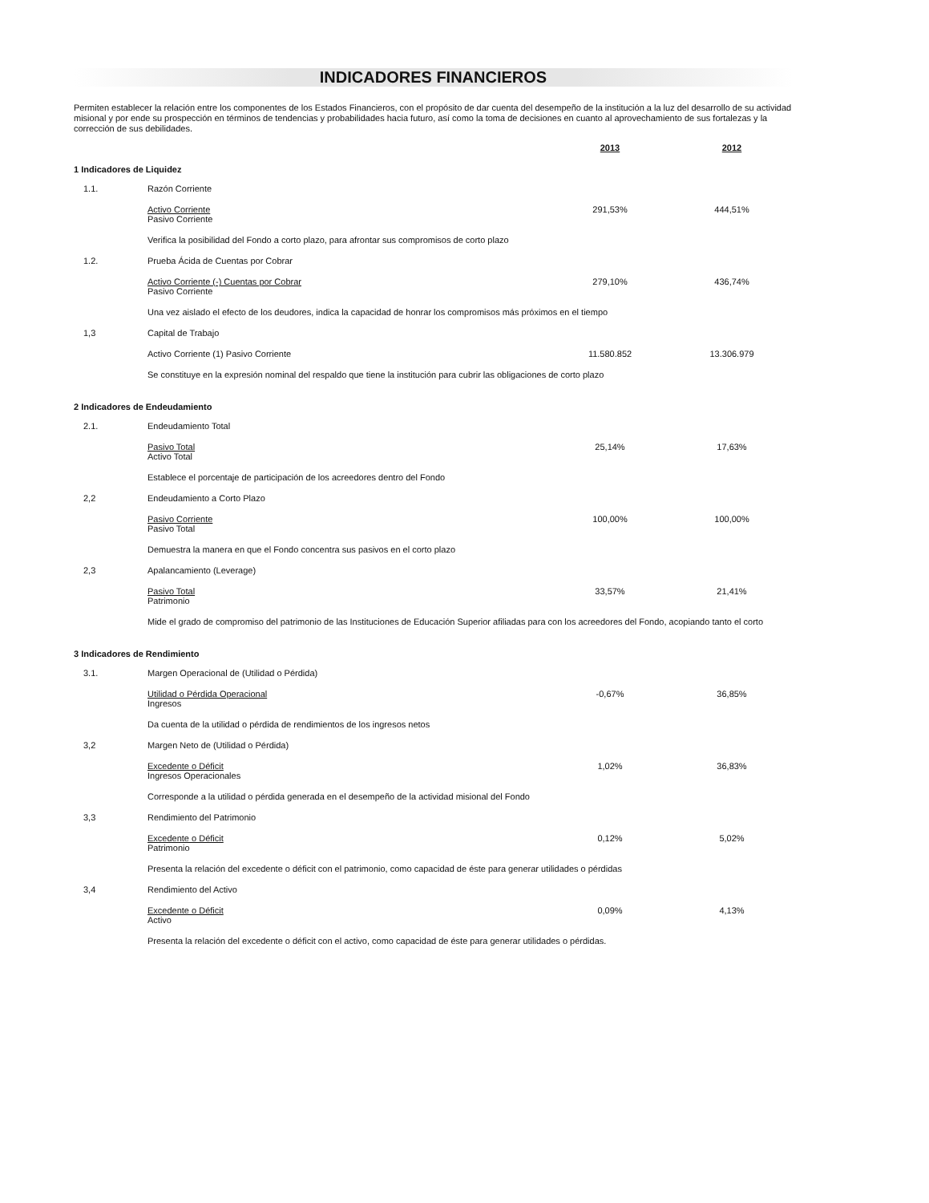INDICADORES FINANCIEROS
Permiten establecer la relación entre los componentes de los Estados Financieros, con el propósito de dar cuenta del desempeño de la institución a la luz del desarrollo de su actividad misional y por ende su prospección en términos de tendencias y probabilidades hacia futuro, así como la toma de decisiones en cuanto al aprovechamiento de sus fortalezas y la corrección de sus debilidades.
| | | 2013 | 2012 |
| 1 Indicadores de Liquidez | | | |
| 1.1. | Razón Corriente | | |
| | Activo Corriente Pasivo Corriente | 291,53% | 444,51% |
| | Verifica la posibilidad del Fondo a corto plazo, para afrontar sus compromisos de corto plazo | | |
| 1.2. | Prueba Ácida de Cuentas por Cobrar | | |
| | Activo Corriente (-) Cuentas por Cobrar Pasivo Corriente | 279,10% | 436,74% |
| | Una vez aislado el efecto de los deudores, indica la capacidad de honrar los compromisos más próximos en el tiempo | | |
| 1,3 | Capital de Trabajo | | |
| | Activo Corriente (1) Pasivo Corriente | 11.580.852 | 13.306.979 |
| | Se constituye en la expresión nominal del respaldo que tiene la institución para cubrir las obligaciones de corto plazo | | |
| 2 Indicadores de Endeudamiento | | | |
| 2.1. | Endeudamiento Total | | |
| | Pasivo Total Activo Total | 25,14% | 17,63% |
| | Establece el porcentaje de participación de los acreedores dentro del Fondo | | |
| 2,2 | Endeudamiento a Corto Plazo | | |
| | Pasivo Corriente Pasivo Total | 100,00% | 100,00% |
| | Demuestra la manera en que el Fondo concentra sus pasivos en el corto plazo | | |
| 2,3 | Apalancamiento (Leverage) | | |
| | Pasivo Total Patrimonio | 33,57% | 21,41% |
| | Mide el grado de compromiso del patrimonio de las Instituciones de Educación Superior afiliadas para con los acreedores del Fondo, acopiando tanto el corto | | |
| 3 Indicadores de Rendimiento | | | |
| 3.1. | Margen Operacional de (Utilidad o Pérdida) | | |
| | Utilidad o Pérdida Operacional Ingresos | -0,67% | 36,85% |
| | Da cuenta de la utilidad o pérdida de rendimientos de los ingresos netos | | |
| 3,2 | Margen Neto de (Utilidad o Pérdida) | | |
| | Excedente o Déficit Ingresos Operacionales | 1,02% | 36,83% |
| | Corresponde a la utilidad o pérdida generada en el desempeño de la actividad misional del Fondo | | |
| 3,3 | Rendimiento del Patrimonio | | |
| | Excedente o Déficit Patrimonio | 0,12% | 5,02% |
| | Presenta la relación del excedente o déficit con el patrimonio, como capacidad de éste para generar utilidades o pérdidas | | |
| 3,4 | Rendimiento del Activo | | |
| | Excedente o Déficit Activo | 0,09% | 4,13% |
| | Presenta la relación del excedente o déficit con el activo, como capacidad de éste para generar utilidades o pérdidas. | | |